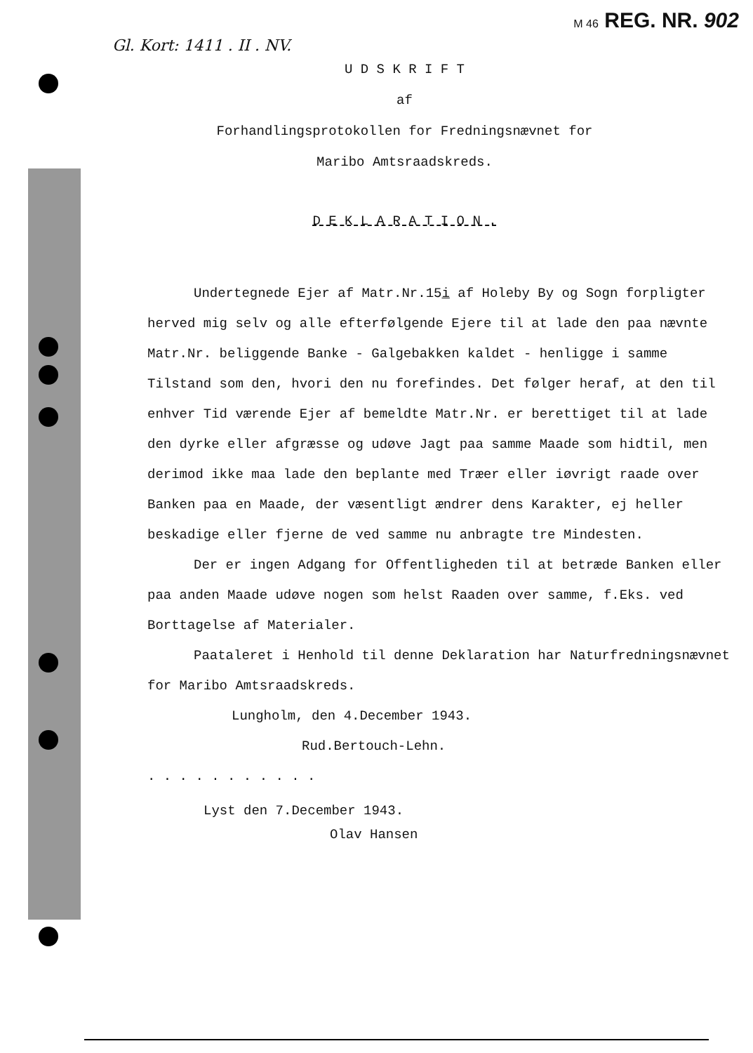Gl. Kort: 1411 . II . NV. M 46 REG. NR. 902
U D S K R I F T
af
Forhandlingsprotokollen for Fredningsnævnet for
Maribo Amtsraadskreds.
D E K L A R A T I O N .
Undertegnede Ejer af Matr.Nr.15i af Holeby By og Sogn forpligter herved mig selv og alle efterfølgende Ejere til at lade den paa nævnte Matr.Nr. beliggende Banke - Galgebakken kaldet - henligge i samme Tilstand som den, hvori den nu forefindes. Det følger heraf, at den til enhver Tid værende Ejer af bemeldte Matr.Nr. er berettiget til at lade den dyrke eller afgræsse og udøve Jagt paa samme Maade som hidtil, men derimod ikke maa lade den beplante med Træer eller iøvrigt raade over Banken paa en Maade, der væsentligt ændrer dens Karakter, ej heller beskadige eller fjerne de ved samme nu anbragte tre Mindesten.
Der er ingen Adgang for Offentligheden til at betræde Banken eller paa anden Maade udøve nogen som helst Raaden over samme, f.Eks. ved Borttagelse af Materialer.
Paataleret i Henhold til denne Deklaration har Naturfredningsnævnet for Maribo Amtsraadskreds.
Lungholm, den 4.December 1943.
Rud.Bertouch-Lehn.
. . . . . . . . . . .
Lyst den 7.December 1943.
Olav Hansen